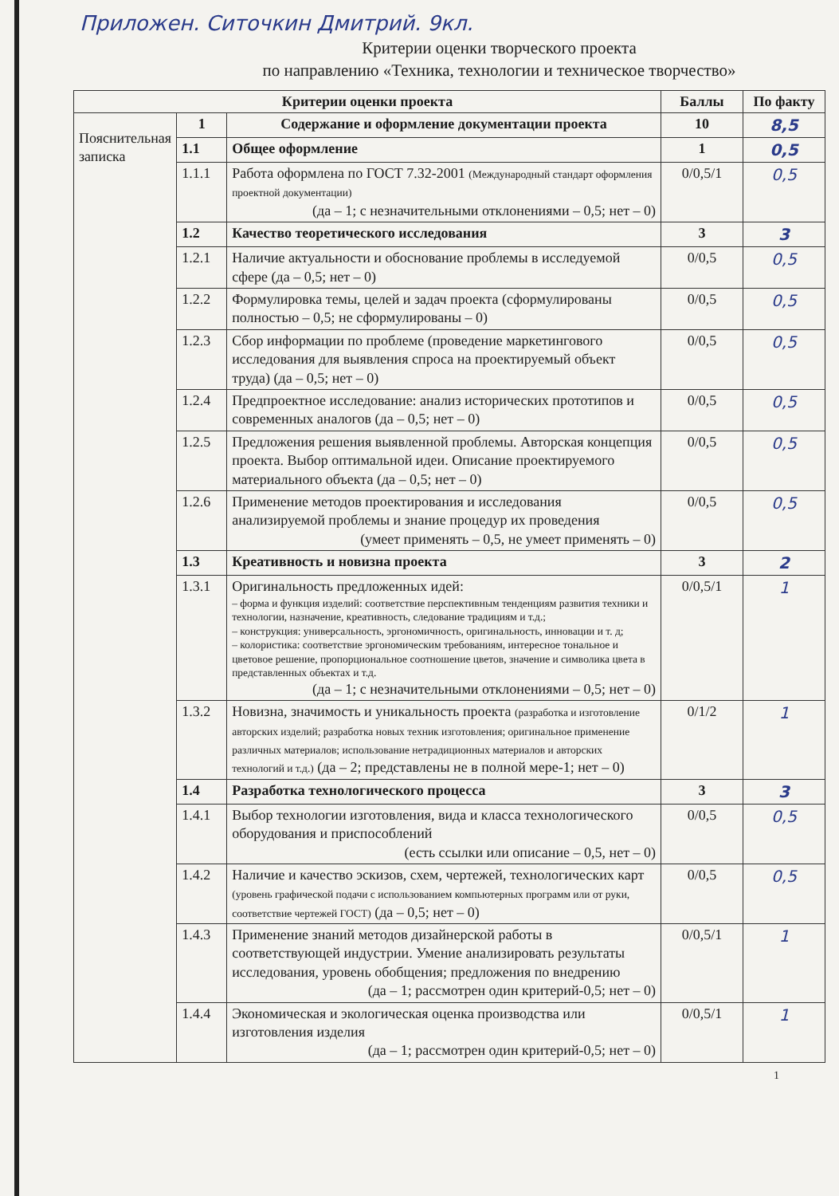Приложен. Ситочкин Дмитрий. 9кл.
Критерии оценки творческого проекта
по направлению «Техника, технологии и техническое творчество»
| Критерии оценки проекта | | | Баллы | По факту |
| --- | --- | --- | --- | --- |
| Пояснительная записка | 1 | Содержание и оформление документации проекта | 10 | 8,5 |
| | 1.1 | Общее оформление | 1 | 0,5 |
| | 1.1.1 | Работа оформлена по ГОСТ 7.32-2001 (Международный стандарт оформления проектной документации) (да – 1; с незначительными отклонениями – 0,5; нет – 0) | 0/0,5/1 | 0,5 |
| | 1.2 | Качество теоретического исследования | 3 | 3 |
| | 1.2.1 | Наличие актуальности и обоснование проблемы в исследуемой сфере (да – 0,5; нет – 0) | 0/0,5 | 0,5 |
| | 1.2.2 | Формулировка темы, целей и задач проекта (сформулированы полностью – 0,5; не сформулированы – 0) | 0/0,5 | 0,5 |
| | 1.2.3 | Сбор информации по проблеме (проведение маркетингового исследования для выявления спроса на проектируемый объект труда) (да – 0,5; нет – 0) | 0/0,5 | 0,5 |
| | 1.2.4 | Предпроектное исследование: анализ исторических прототипов и современных аналогов (да – 0,5; нет – 0) | 0/0,5 | 0,5 |
| | 1.2.5 | Предложения решения выявленной проблемы. Авторская концепция проекта. Выбор оптимальной идеи. Описание проектируемого материального объекта (да – 0,5; нет – 0) | 0/0,5 | 0,5 |
| | 1.2.6 | Применение методов проектирования и исследования анализируемой проблемы и знание процедур их проведения (умеет применять – 0,5, не умеет применять – 0) | 0/0,5 | 0,5 |
| | 1.3 | Креативность и новизна проекта | 3 | 2 |
| | 1.3.1 | Оригинальность предложенных идей: – форма и функция изделий: соответствие перспективным тенденциям развития техники и технологии, назначение, креативность, следование традициям и т.д.; – конструкция: универсальность, эргономичность, оригинальность, инновации и т. д; – колористика: соответствие эргономическим требованиям, интересное тональное и цветовое решение, пропорциональное соотношение цветов, значение и символика цвета в представленных объектах и т.д. (да – 1; с незначительными отклонениями – 0,5; нет – 0) | 0/0,5/1 | 1 |
| | 1.3.2 | Новизна, значимость и уникальность проекта (разработка и изготовление авторских изделий; разработка новых техник изготовления; оригинальное применение различных материалов; использование нетрадиционных материалов и авторских технологий и т.д.) (да – 2; представлены не в полной мере-1; нет – 0) | 0/1/2 | 1 |
| | 1.4 | Разработка технологического процесса | 3 | 3 |
| | 1.4.1 | Выбор технологии изготовления, вида и класса технологического оборудования и приспособлений (есть ссылки или описание – 0,5, нет – 0) | 0/0,5 | 0,5 |
| | 1.4.2 | Наличие и качество эскизов, схем, чертежей, технологических карт (уровень графической подачи с использованием компьютерных программ или от руки, соответствие чертежей ГОСТ) (да – 0,5; нет – 0) | 0/0,5 | 0,5 |
| | 1.4.3 | Применение знаний методов дизайнерской работы в соответствующей индустрии. Умение анализировать результаты исследования, уровень обобщения; предложения по внедрению (да – 1; рассмотрен один критерий-0,5; нет – 0) | 0/0,5/1 | 1 |
| | 1.4.4 | Экономическая и экологическая оценка производства или изготовления изделия (да – 1; рассмотрен один критерий-0,5; нет – 0) | 0/0,5/1 | 1 |
1